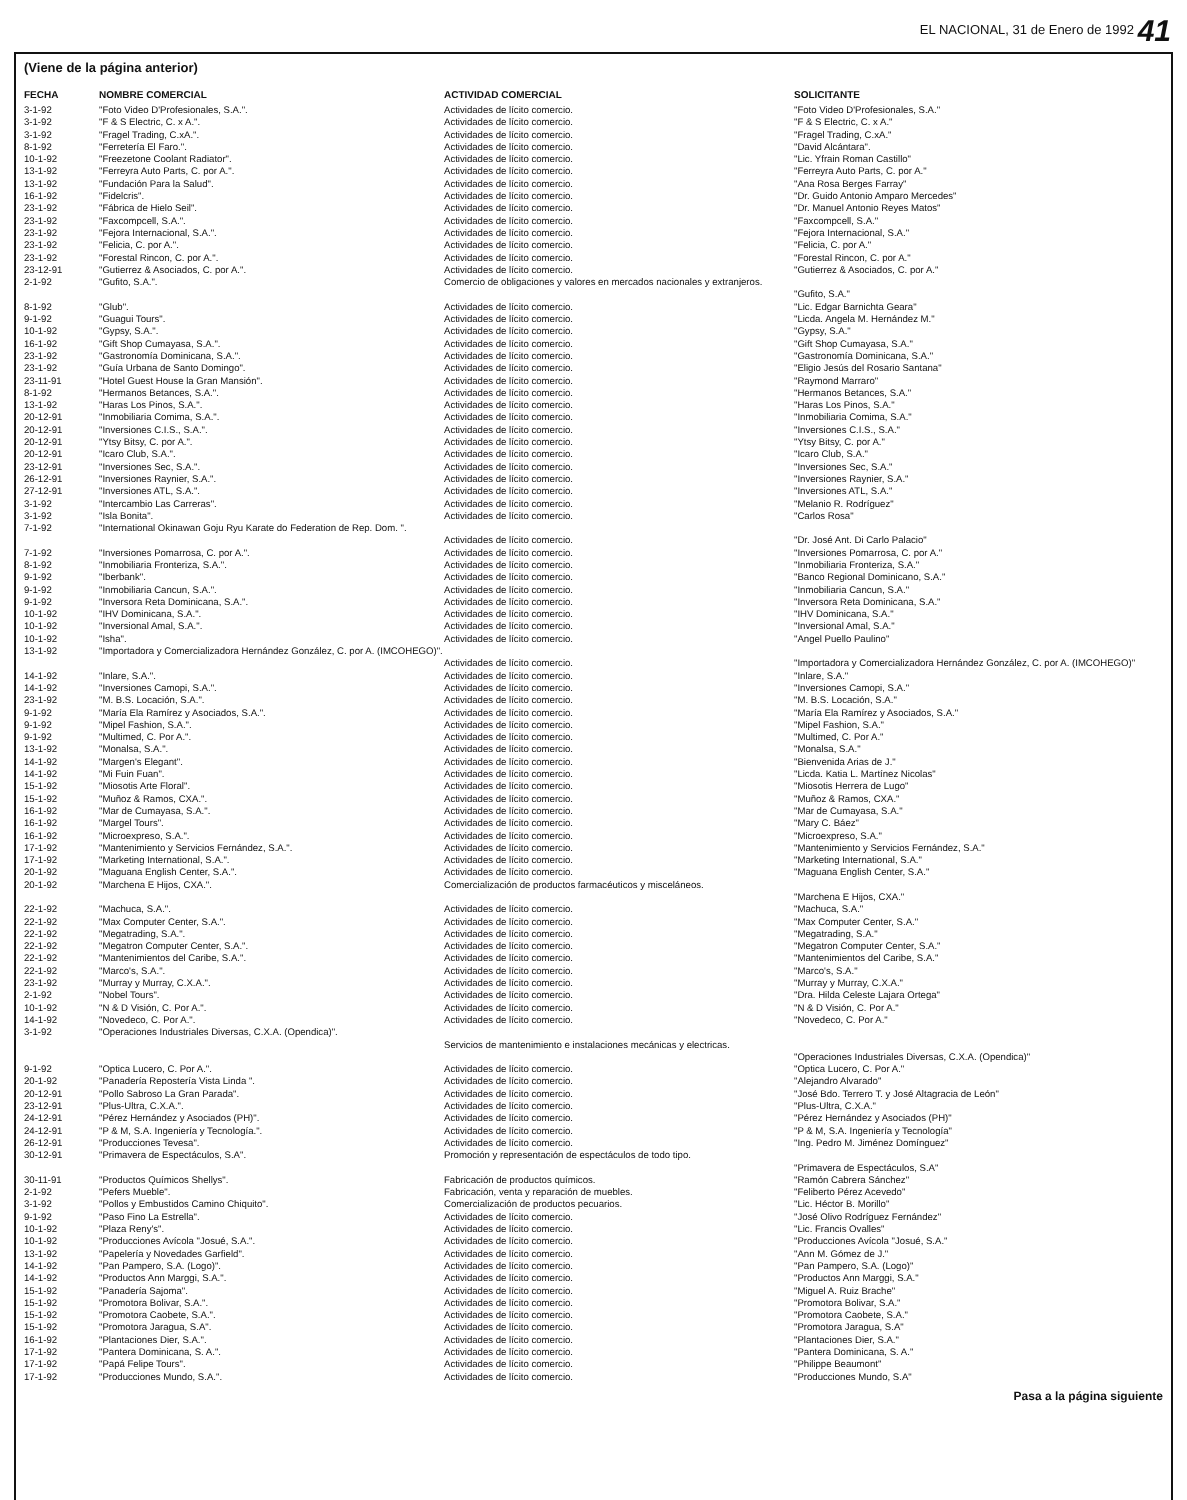EL NACIONAL, 31 de Enero de 1992 41
(Viene de la página anterior)
| FECHA | NOMBRE COMERCIAL | ACTIVIDAD COMERCIAL | SOLICITANTE |
| --- | --- | --- | --- |
| 3-1-92 | "Foto Video D'Profesionales, S.A.". | Actividades de lícito comercio. | "Foto Video D'Profesionales, S.A." |
| 3-1-92 | "F & S Electric, C. x A.". | Actividades de lícito comercio. | "F & S Electric, C. x A." |
| 3-1-92 | "Fragel Trading, C.xA.". | Actividades de lícito comercio. | "Fragel Trading, C.xA." |
| 8-1-92 | "Ferretería El Faro.". | Actividades de lícito comercio. | "David Alcántara". |
| 10-1-92 | "Freezetone Coolant Radiator". | Actividades de lícito comercio. | "Lic. Yfrain Roman Castillo" |
| 13-1-92 | "Ferreyra Auto Parts, C. por A.". | Actividades de lícito comercio. | "Ferreyra Auto Parts, C. por A." |
| 13-1-92 | "Fundación Para la Salud". | Actividades de lícito comercio. | "Ana Rosa Berges Farray" |
| 16-1-92 | "Fidelcris". | Actividades de lícito comercio. | "Dr. Guido Antonio Amparo Mercedes" |
| 23-1-92 | "Fábrica de Hielo Seil". | Actividades de lícito comercio. | "Dr. Manuel Antonio Reyes Matos" |
| 23-1-92 | "Faxcompcell, S.A.". | Actividades de lícito comercio. | "Faxcompcell, S.A." |
| 23-1-92 | "Fejora Internacional, S.A.". | Actividades de lícito comercio. | "Fejora Internacional, S.A." |
| 23-1-92 | "Felicia, C. por A.". | Actividades de lícito comercio. | "Felicia, C. por A." |
| 23-1-92 | "Forestal Rincon, C. por A.". | Actividades de lícito comercio. | "Forestal Rincon, C. por A." |
| 23-12-91 | "Gutierrez & Asociados, C. por A.". | Actividades de lícito comercio. | "Gutierrez & Asociados, C. por A." |
| 2-1-92 | "Gufito, S.A.". | Comercio de obligaciones y valores en mercados nacionales y extranjeros. | "Gufito, S.A." |
| 8-1-92 | "Glub". | Actividades de lícito comercio. | "Lic. Edgar Barnichta Geara" |
| 9-1-92 | "Guagui Tours". | Actividades de lícito comercio. | "Licda. Angela M. Hernández M." |
| 10-1-92 | "Gypsy, S.A.". | Actividades de lícito comercio. | "Gypsy, S.A." |
| 16-1-92 | "Gift Shop Cumayasa, S.A.". | Actividades de lícito comercio. | "Gift Shop Cumayasa, S.A." |
| 23-1-92 | "Gastronomía Dominicana, S.A.". | Actividades de lícito comercio. | "Gastronomía Dominicana, S.A." |
| 23-1-92 | "Guía Urbana de Santo Domingo". | Actividades de lícito comercio. | "Eligio Jesús del Rosario Santana" |
| 23-11-91 | "Hotel Guest House la Gran Mansión". | Actividades de lícito comercio. | "Raymond Marraro" |
| 8-1-92 | "Hermanos Betances, S.A.". | Actividades de lícito comercio. | "Hermanos Betances, S.A." |
| 13-1-92 | "Haras Los Pinos, S.A.". | Actividades de lícito comercio. | "Haras Los Pinos, S.A." |
| 20-12-91 | "Inmobiliaria Comima, S.A.". | Actividades de lícito comercio. | "Inmobiliaria Comima, S.A." |
| 20-12-91 | "Inversiones C.I.S., S.A.". | Actividades de lícito comercio. | "Inversiones C.I.S., S.A." |
| 20-12-91 | "Ytsy Bitsy, C. por A.". | Actividades de lícito comercio. | "Ytsy Bitsy, C. por A." |
| 20-12-91 | "Icaro Club, S.A.". | Actividades de lícito comercio. | "Icaro Club, S.A." |
| 23-12-91 | "Inversiones Sec, S.A.". | Actividades de lícito comercio. | "Inversiones Sec, S.A." |
| 26-12-91 | "Inversiones Raynier, S.A.". | Actividades de lícito comercio. | "Inversiones Raynier, S.A." |
| 27-12-91 | "Inversiones ATL, S.A.". | Actividades de lícito comercio. | "Inversiones ATL, S.A." |
| 3-1-92 | "Intercambio Las Carreras". | Actividades de lícito comercio. | "Melanio R. Rodríguez" |
| 3-1-92 | "Isla Bonita". | Actividades de lícito comercio. | "Carlos Rosa" |
| 7-1-92 | "International Okinawan Goju Ryu Karate do Federation de Rep. Dom. ". | Actividades de lícito comercio. | "Dr. José Ant. Di Carlo Palacio" |
| 7-1-92 | "Inversiones Pomarrosa, C. por A.". | Actividades de lícito comercio. | "Inversiones Pomarrosa, C. por A." |
| 8-1-92 | "Inmobiliaria Fronteriza, S.A.". | Actividades de lícito comercio. | "Inmobiliaria Fronteriza, S.A." |
| 9-1-92 | "Iberbank". | Actividades de lícito comercio. | "Banco Regional Dominicano, S.A." |
| 9-1-92 | "Inmobiliaria Cancun, S.A.". | Actividades de lícito comercio. | "Inmobiliaria Cancun, S.A." |
| 9-1-92 | "Inversora Reta Dominicana, S.A.". | Actividades de lícito comercio. | "Inversora Reta Dominicana, S.A." |
| 10-1-92 | "IHV Dominicana, S.A.". | Actividades de lícito comercio. | "IHV Dominicana, S.A." |
| 10-1-92 | "Inversional Amal, S.A.". | Actividades de lícito comercio. | "Inversional Amal, S.A." |
| 10-1-92 | "Isha". | Actividades de lícito comercio. | "Angel Puello Paulino" |
| 13-1-92 | "Importadora y Comercializadora Hernández González, C. por A. (IMCOHEGO)". | Actividades de lícito comercio. | "Importadora y Comercializadora Hernández González, C. por A. (IMCOHEGO)" |
| 14-1-92 | "Inlare, S.A.". | Actividades de lícito comercio. | "Inlare, S.A." |
| 14-1-92 | "Inversiones Camopi, S.A.". | Actividades de lícito comercio. | "Inversiones Camopi, S.A." |
| 23-1-92 | "M. B.S. Locación, S.A.". | Actividades de lícito comercio. | "M. B.S. Locación, S.A." |
| 9-1-92 | "María Ela Ramírez y Asociados, S.A.". | Actividades de lícito comercio. | "María Ela Ramírez y Asociados, S.A." |
| 9-1-92 | "Mipel Fashion, S.A.". | Actividades de lícito comercio. | "Mipel Fashion, S.A." |
| 9-1-92 | "Multimed, C. Por A.". | Actividades de lícito comercio. | "Multimed, C. Por A." |
| 13-1-92 | "Monalsa, S.A.". | Actividades de lícito comercio. | "Monalsa, S.A." |
| 14-1-92 | "Margen's Elegant". | Actividades de lícito comercio. | "Bienvenida Arias de J." |
| 14-1-92 | "Mi Fuin Fuan". | Actividades de lícito comercio. | "Licda. Katia L. Martínez Nicolas" |
| 15-1-92 | "Miosotis Arte Floral". | Actividades de lícito comercio. | "Miosotis Herrera de Lugo" |
| 15-1-92 | "Muñoz & Ramos, CXA.". | Actividades de lícito comercio. | "Muñoz & Ramos, CXA." |
| 16-1-92 | "Mar de Cumayasa, S.A.". | Actividades de lícito comercio. | "Mar de Cumayasa, S.A." |
| 16-1-92 | "Margel Tours". | Actividades de lícito comercio. | "Mary C. Báez" |
| 16-1-92 | "Microexpreso, S.A.". | Actividades de lícito comercio. | "Microexpreso, S.A." |
| 17-1-92 | "Mantenimiento y Servicios Fernández, S.A.". | Actividades de lícito comercio. | "Mantenimiento y Servicios Fernández, S.A." |
| 17-1-92 | "Marketing International, S.A.". | Actividades de lícito comercio. | "Marketing International, S.A." |
| 20-1-92 | "Maguana English Center, S.A.". | Actividades de lícito comercio. | "Maguana English Center, S.A." |
| 20-1-92 | "Marchena E Hijos, CXA.". | Comercialización de productos farmacéuticos y misceláneos. | "Marchena E Hijos, CXA." |
| 22-1-92 | "Machuca, S.A.". | Actividades de lícito comercio. | "Machuca, S.A." |
| 22-1-92 | "Max Computer Center, S.A.". | Actividades de lícito comercio. | "Max Computer Center, S.A." |
| 22-1-92 | "Megatrading, S.A.". | Actividades de lícito comercio. | "Megatrading, S.A." |
| 22-1-92 | "Megatron Computer Center, S.A.". | Actividades de lícito comercio. | "Megatron Computer Center, S.A." |
| 22-1-92 | "Mantenimientos del Caribe, S.A.". | Actividades de lícito comercio. | "Mantenimientos del Caribe, S.A." |
| 22-1-92 | "Marco's, S.A.". | Actividades de lícito comercio. | "Marco's, S.A." |
| 23-1-92 | "Murray y Murray, C.X.A.". | Actividades de lícito comercio. | "Murray y Murray, C.X.A." |
| 2-1-92 | "Nobel Tours". | Actividades de lícito comercio. | "Dra. Hilda Celeste Lajara Ortega" |
| 10-1-92 | "N & D Visión, C. Por A.". | Actividades de lícito comercio. | "N & D Visión, C. Por A." |
| 14-1-92 | "Novedeco, C. Por A.". | Actividades de lícito comercio. | "Novedeco, C. Por A." |
| 3-1-92 | "Operaciones Industriales Diversas, C.X.A. (Opendica)". | Servicios de mantenimiento e instalaciones mecánicas y electricas. | "Operaciones Industriales Diversas, C.X.A. (Opendica)" |
| 9-1-92 | "Optica Lucero, C. Por A.". | Actividades de lícito comercio. | "Optica Lucero, C. Por A." |
| 20-1-92 | "Panadería Repostería Vista Linda ". | Actividades de lícito comercio. | "Alejandro Alvarado" |
| 20-12-91 | "Pollo Sabroso La Gran Parada". | Actividades de lícito comercio. | "José Bdo. Terrero T. y José Altagracia de León" |
| 23-12-91 | "Plus-Ultra, C.X.A.". | Actividades de lícito comercio. | "Plus-Ultra, C.X.A." |
| 24-12-91 | "Pérez Hernández y Asociados (PH)". | Actividades de lícito comercio. | "Pérez Hernández y Asociados (PH)" |
| 24-12-91 | "P & M, S.A. Ingeniería y Tecnología.". | Actividades de lícito comercio. | "P & M, S.A. Ingeniería y Tecnología" |
| 26-12-91 | "Producciones Tevesa". | Actividades de lícito comercio. | "Ing. Pedro M. Jiménez Domínguez" |
| 30-12-91 | "Primavera de Espectáculos, S.A". | Promoción y representación de espectáculos de todo tipo. | "Primavera de Espectáculos, S.A" |
| 30-11-91 | "Productos Químicos Shellys". | Fabricación de productos químicos. | "Ramón Cabrera Sánchez" |
| 2-1-92 | "Pefers Mueble". | Fabricación, venta y reparación de muebles. | "Feliberto Pérez Acevedo" |
| 3-1-92 | "Pollos y Embustidos Camino Chiquito". | Comercialización de productos pecuarios. | "Lic. Héctor B. Morillo" |
| 9-1-92 | "Paso Fino La Estrella". | Actividades de lícito comercio. | "José Olivo Rodríguez Fernández" |
| 10-1-92 | "Plaza Reny's". | Actividades de lícito comercio. | "Lic. Francis Ovalles" |
| 10-1-92 | "Producciones Avícola "Josué, S.A.". | Actividades de lícito comercio. | "Producciones Avícola "Josué, S.A." |
| 13-1-92 | "Papelería y Novedades Garfield". | Actividades de lícito comercio. | "Ann M. Gómez de J." |
| 14-1-92 | "Pan Pampero, S.A. (Logo)". | Actividades de lícito comercio. | "Pan Pampero, S.A. (Logo)" |
| 14-1-92 | "Productos Ann Marggi, S.A.". | Actividades de lícito comercio. | "Productos Ann Marggi, S.A." |
| 15-1-92 | "Panadería Sajoma". | Actividades de lícito comercio. | "Miguel A. Ruiz Brache" |
| 15-1-92 | "Promotora Bolivar, S.A.". | Actividades de lícito comercio. | "Promotora Bolivar, S.A." |
| 15-1-92 | "Promotora Caobete, S.A.". | Actividades de lícito comercio. | "Promotora Caobete, S.A." |
| 15-1-92 | "Promotora Jaragua, S.A". | Actividades de lícito comercio. | "Promotora Jaragua, S.A" |
| 16-1-92 | "Plantaciones Dier, S.A.". | Actividades de lícito comercio. | "Plantaciones Dier, S.A." |
| 17-1-92 | "Pantera Dominicana, S. A.". | Actividades de lícito comercio. | "Pantera Dominicana, S. A." |
| 17-1-92 | "Papá Felipe Tours". | Actividades de lícito comercio. | "Philippe Beaumont" |
| 17-1-92 | "Producciones Mundo, S.A.". | Actividades de lícito comercio. | "Producciones Mundo, S.A" |
Pasa a la página siguiente